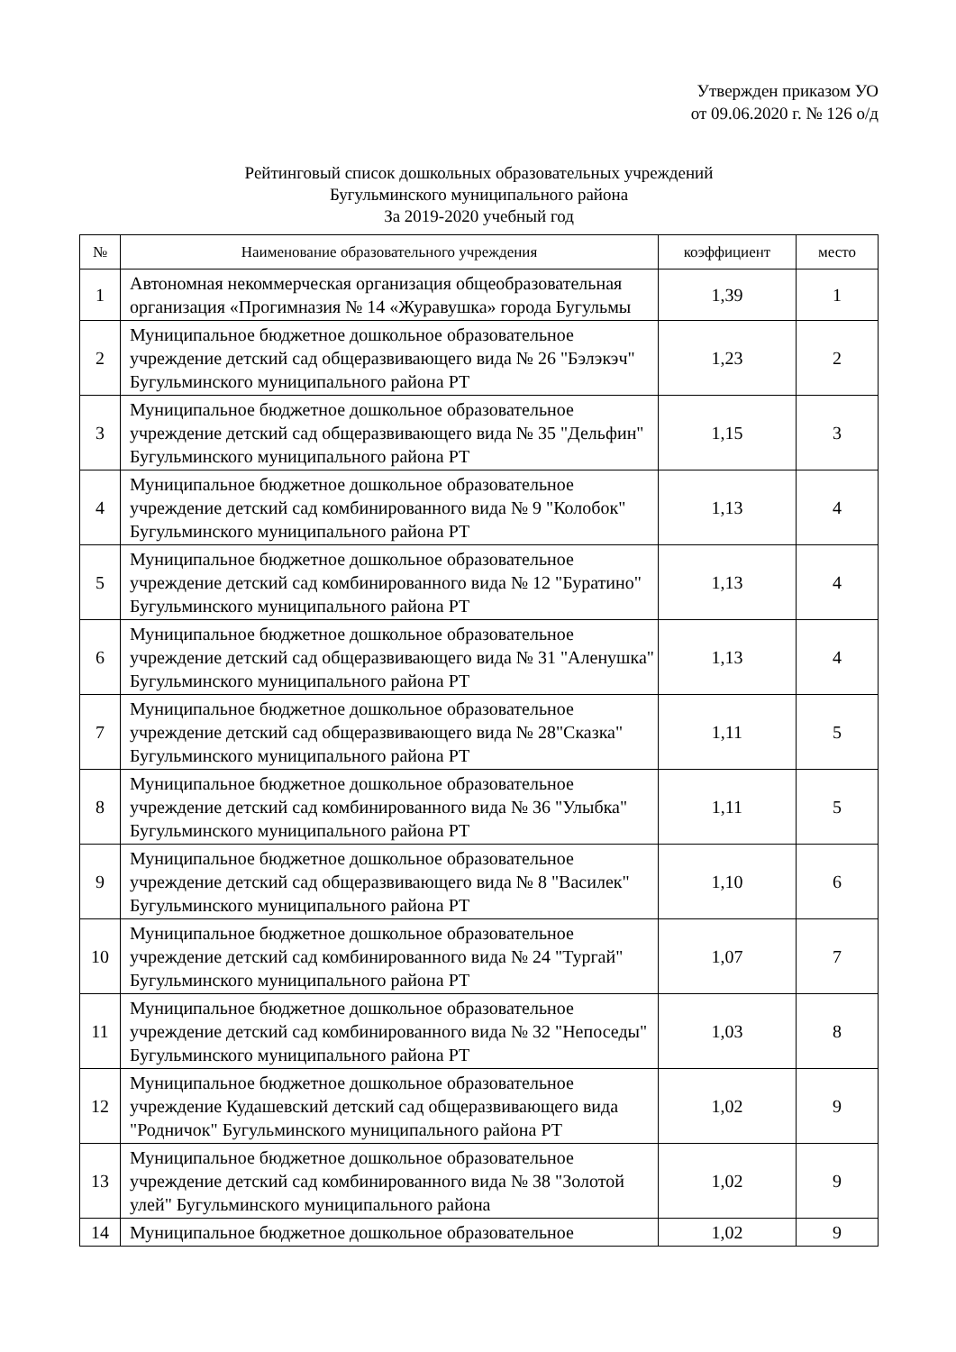Утвержден приказом УО
от 09.06.2020 г. № 126 о/д
Рейтинговый список дошкольных образовательных учреждений
Бугульминского муниципального района
За 2019-2020 учебный год
| № | Наименование образовательного учреждения | коэффициент | место |
| --- | --- | --- | --- |
| 1 | Автономная некоммерческая организация общеобразовательная организация «Прогимназия № 14 «Журавушка» города Бугульмы | 1,39 | 1 |
| 2 | Муниципальное бюджетное дошкольное образовательное учреждение детский сад общеразвивающего вида № 26 "Бэлэкэч" Бугульминского муниципального района РТ | 1,23 | 2 |
| 3 | Муниципальное бюджетное дошкольное образовательное учреждение детский сад общеразвивающего вида № 35 "Дельфин" Бугульминского муниципального района РТ | 1,15 | 3 |
| 4 | Муниципальное бюджетное дошкольное образовательное учреждение детский сад комбинированного вида № 9 "Колобок" Бугульминского муниципального района РТ | 1,13 | 4 |
| 5 | Муниципальное бюджетное дошкольное образовательное учреждение детский сад комбинированного вида № 12 "Буратино" Бугульминского муниципального района РТ | 1,13 | 4 |
| 6 | Муниципальное бюджетное дошкольное образовательное учреждение детский сад общеразвивающего вида № 31 "Аленушка" Бугульминского муниципального района РТ | 1,13 | 4 |
| 7 | Муниципальное бюджетное дошкольное образовательное учреждение детский сад общеразвивающего вида № 28"Сказка" Бугульминского муниципального района РТ | 1,11 | 5 |
| 8 | Муниципальное бюджетное дошкольное образовательное учреждение детский сад комбинированного вида № 36 "Улыбка" Бугульминского муниципального района РТ | 1,11 | 5 |
| 9 | Муниципальное бюджетное дошкольное образовательное учреждение детский сад общеразвивающего вида № 8 "Василек" Бугульминского муниципального района РТ | 1,10 | 6 |
| 10 | Муниципальное бюджетное дошкольное образовательное учреждение детский сад комбинированного вида № 24 "Тургай" Бугульминского муниципального района РТ | 1,07 | 7 |
| 11 | Муниципальное бюджетное дошкольное образовательное учреждение детский сад комбинированного вида № 32 "Непоседы" Бугульминского муниципального района РТ | 1,03 | 8 |
| 12 | Муниципальное бюджетное дошкольное образовательное учреждение Кудашевский детский сад общеразвивающего вида "Родничок" Бугульминского муниципального района РТ | 1,02 | 9 |
| 13 | Муниципальное бюджетное дошкольное образовательное учреждение детский сад комбинированного вида № 38 "Золотой улей" Бугульминского муниципального района | 1,02 | 9 |
| 14 | Муниципальное бюджетное дошкольное образовательное | 1,02 | 9 |